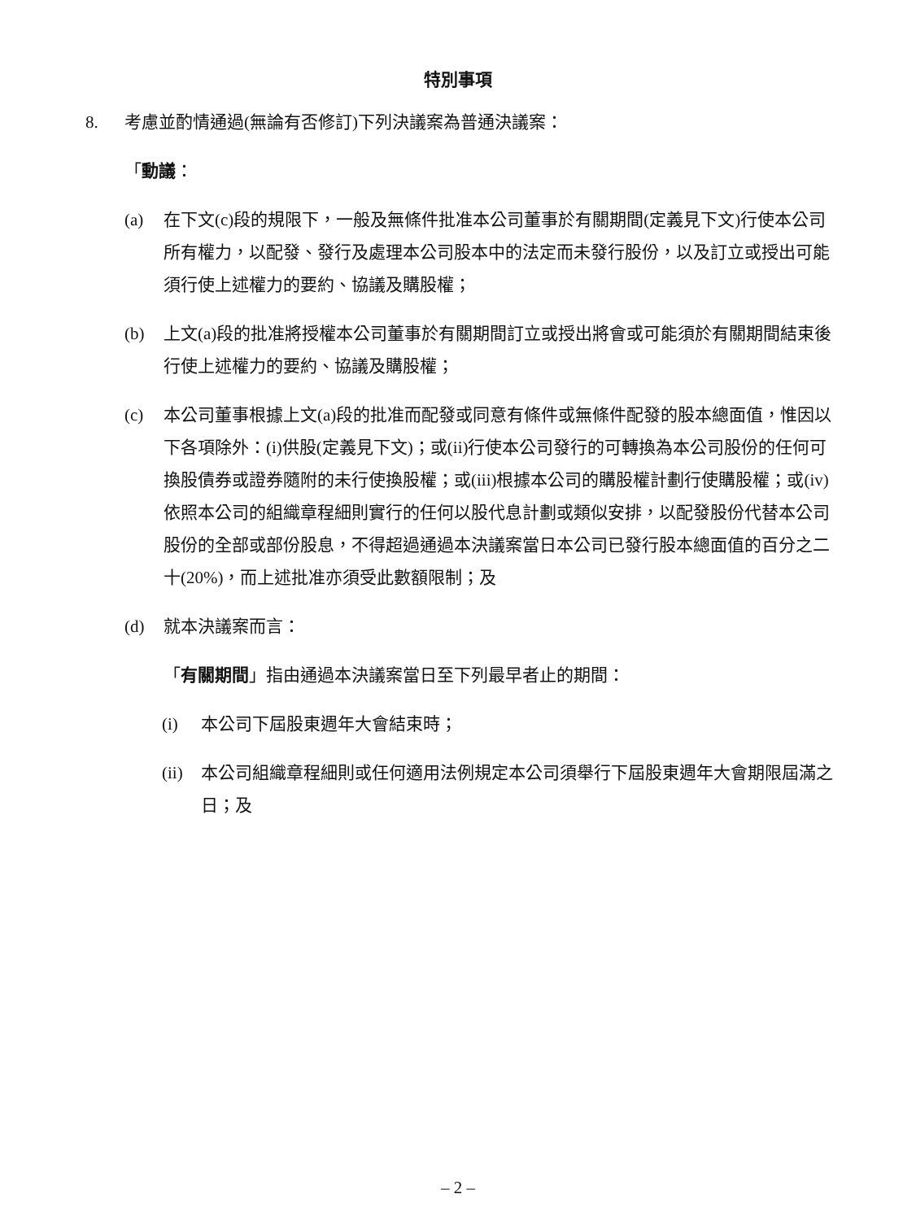特別事項
8. 考慮並酌情通過(無論有否修訂)下列決議案為普通決議案：
「動議：
(a) 在下文(c)段的規限下，一般及無條件批准本公司董事於有關期間(定義見下文)行使本公司所有權力，以配發、發行及處理本公司股本中的法定而未發行股份，以及訂立或授出可能須行使上述權力的要約、協議及購股權；
(b) 上文(a)段的批准將授權本公司董事於有關期間訂立或授出將會或可能須於有關期間結束後行使上述權力的要約、協議及購股權；
(c) 本公司董事根據上文(a)段的批准而配發或同意有條件或無條件配發的股本總面值，惟因以下各項除外：(i)供股(定義見下文)；或(ii)行使本公司發行的可轉換為本公司股份的任何可換股債券或證券隨附的未行使換股權；或(iii)根據本公司的購股權計劃行使購股權；或(iv)依照本公司的組織章程細則實行的任何以股代息計劃或類似安排，以配發股份代替本公司股份的全部或部份股息，不得超過通過本決議案當日本公司已發行股本總面值的百分之二十(20%)，而上述批准亦須受此數額限制；及
(d) 就本決議案而言：
「有關期間」指由通過本決議案當日至下列最早者止的期間：
(i) 本公司下屆股東週年大會結束時；
(ii) 本公司組織章程細則或任何適用法例規定本公司須舉行下屆股東週年大會期限屆滿之日；及
– 2 –